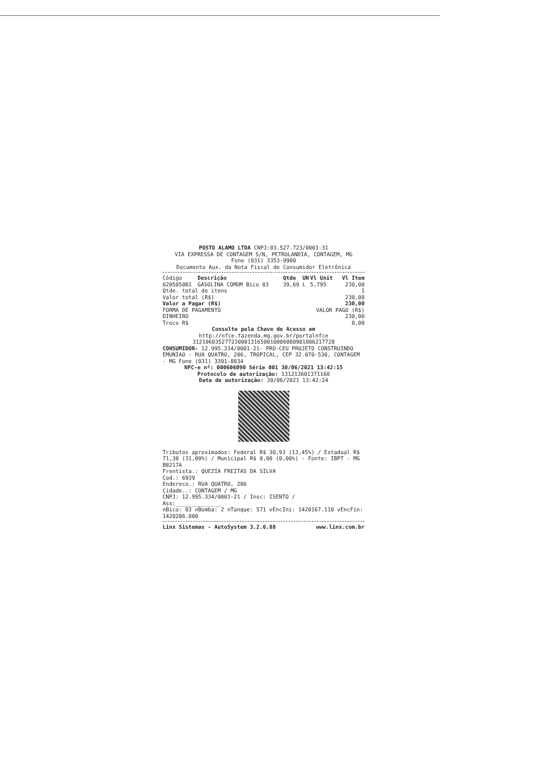POSTO ALAMO LTDA CNPJ:03.527.723/0001-31
VIA EXPRESSA DE CONTAGEM S/N, PETROLANDIA, CONTAGEM, MG
Fone (031) 3353-9900
Documento Aux. da Nota Fiscal de Consumidor Eletrônica
| Código | Descrição | Qtde | UN | Vl Unit | Vl Item |
| --- | --- | --- | --- | --- | --- |
| 620505001 | GASOLINA COMUM Bico 03 | 39,69 | L | 5,795 | 230,00 |
Qtde. total de itens 1
Valor total (R$) 230,00
Valor a Pagar (R$) 230,00
FORMA DE PAGAMENTO VALOR PAGO (R$)
DINHEIRO 230,00
Troco R$ 0,00
Consulte pela Chave de Acesso em
http://nfce.fazenda.mg.gov.br/portalnfce
31210603527723000131650010006080901006217728
CONSUMIDOR- 12.995.334/0001-21- PRO-CEU PROJETO CONSTRUINDO EMUNIAO - RUA QUATRO, 286, TROPICAL, CEP 32.070-530, CONTAGEM - MG Fone (031) 3391-8834
NFC-e nº: 000606090 Série 001 30/06/2021 13:42:15
Protocolo de autorização: 131213601371168
Data de autorização: 30/06/2021 13:42:24
Tributos aproximados: Federal R$ 30,93 (13,45%) / Estadual R$ 71,30 (31,00%) / Municipal R$ 0,00 (0,00%) - Fonte: IBPT - MG B8217A
Frentista.: QUEZIA FREITAS DA SILVA
Cod.: 6939
Endereco.: RUA QUATRO, 286
Cidade..: CONTAGEM / MG
CNPJ: 12.995.334/0001-21 / Insc: ISENTO /
Ass:______________
nBico: 03 nBomba: 2 nTanque: 571 vEncIni: 1420167.110 vEncFin: 1420206.800
Linx Sistemas - AutoSystem 3.2.6.88 www.linx.com.br